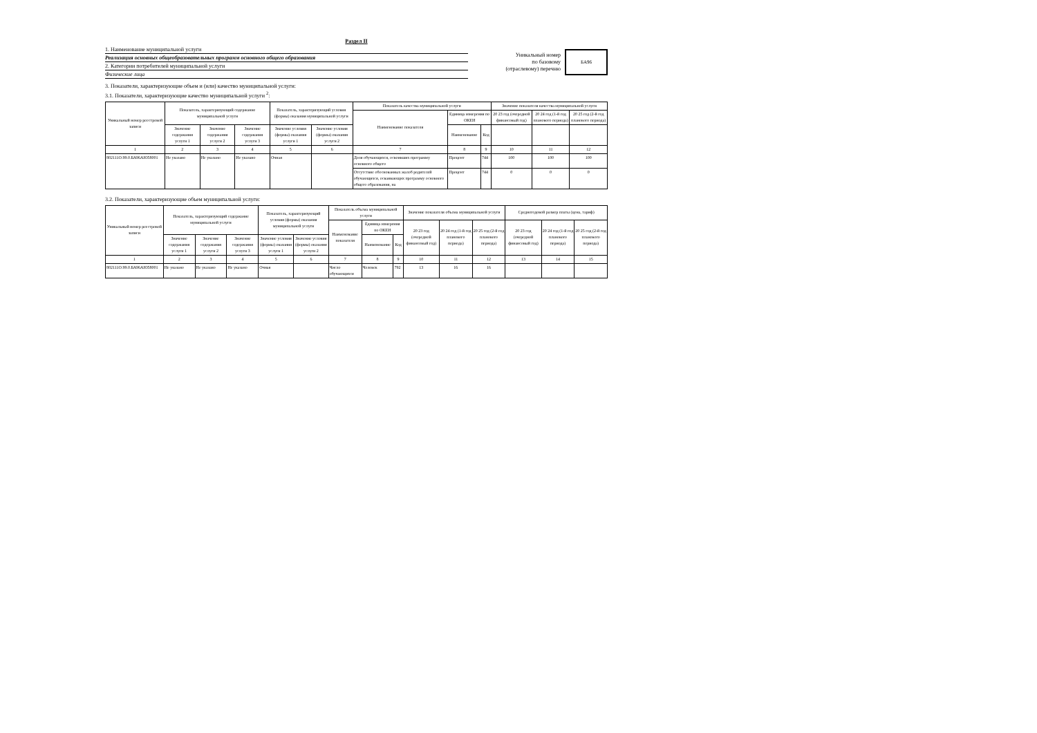Раздел II
1. Наименование муниципальной услуги
Реализация основных общеобразовательных программ основного общего образования
2. Категории потребителей муниципальной услуги
Физические лица
Уникальный номер
по базовому
(отраслевому) перечню
БА96
3. Показатели, характеризующие объем и (или) качество муниципальной услуги:
3.1. Показатели, характеризующие качество муниципальной услуги <sup>2</sup>:
| Уникальный номер реестровой записи | Показатель, характеризующий содержание муниципальной услуги | | | Показатель, характеризующий условия (формы) оказания муниципальной услуги | | Показатель качества муниципальной услуги | | | Значение показателя качества муниципальной услуги | | |
| --- | --- | --- | --- | --- | --- | --- | --- | --- | --- | --- | --- |
| | | | | | | Наименование показателя | Единица измерения по ОКЕИ | | 20 23 год (очередной финансовый год) | 20 24 год (1-й год планового периода) | 20 25 год (2-й год планового периода) |
| | Значение содержания услуги 1 | Значение содержания услуги 2 | Значение содержания услуги 3 | Значение условия (формы) оказания услуги 1 | Значение условия (формы) оказания услуги 2 | | Наименование | Код | | | |
| 1 | 2 | 3 | 4 | 5 | 6 | 7 | 8 | 9 | 10 | 11 | 12 |
| 802111О.99.0.БА96АЮ58001 | Не указано | Не указано | Не указано | Очная | | Доля обучающихся, освоивших программу основного общего | Процент | 744 | 100 | 100 | 100 |
| | | | | | | Отсутствие обоснованных жалоб родителей обучающихся, осваивающих программу основного общего образования, на | Процент | 744 | 0 | 0 | 0 |
3.2. Показатели, характеризующие объем муниципальной услуги:
| Уникальный номер реестровой записи | Показатель, характеризующий содержание муниципальной услуги | | | Показатель, характеризующий условия (формы) оказания муниципальной услуги | | Показатель объема муниципальной услуги | | | Значение показателя объема муниципальной услуги | | | Среднегодовой размер платы (цена, тариф) | | |
| --- | --- | --- | --- | --- | --- | --- | --- | --- | --- | --- | --- | --- | --- | --- |
| | | | | | | Наименование показателя | Единица измерения по ОКЕИ | | 20 23 год (очередной финансовый год) | 20 24 год (1-й год планового периода) | 20 25 год (2-й год планового периода) | 20 23 год (очередной финансовый год) | 20 24 год (1-й год планового периода) | 20 25 год (2-й год планового периода) |
| | Значение содержания услуги 1 | Значение содержания услуги 2 | Значение содержания услуги 3 | Значение условия (формы) оказания услуги 1 | Значение условия (формы) оказания услуги 2 | | Наименование | Код | | | | | | |
| 1 | 2 | 3 | 4 | 5 | 6 | 7 | 8 | 9 | 10 | 11 | 12 | 13 | 14 | 15 |
| 802111О.99.0.БА96АЮ58001 | Не указано | Не указано | Не указано | Очная | | Число обучающихся | Человек | 792 | 13 | 16 | 16 | | | |